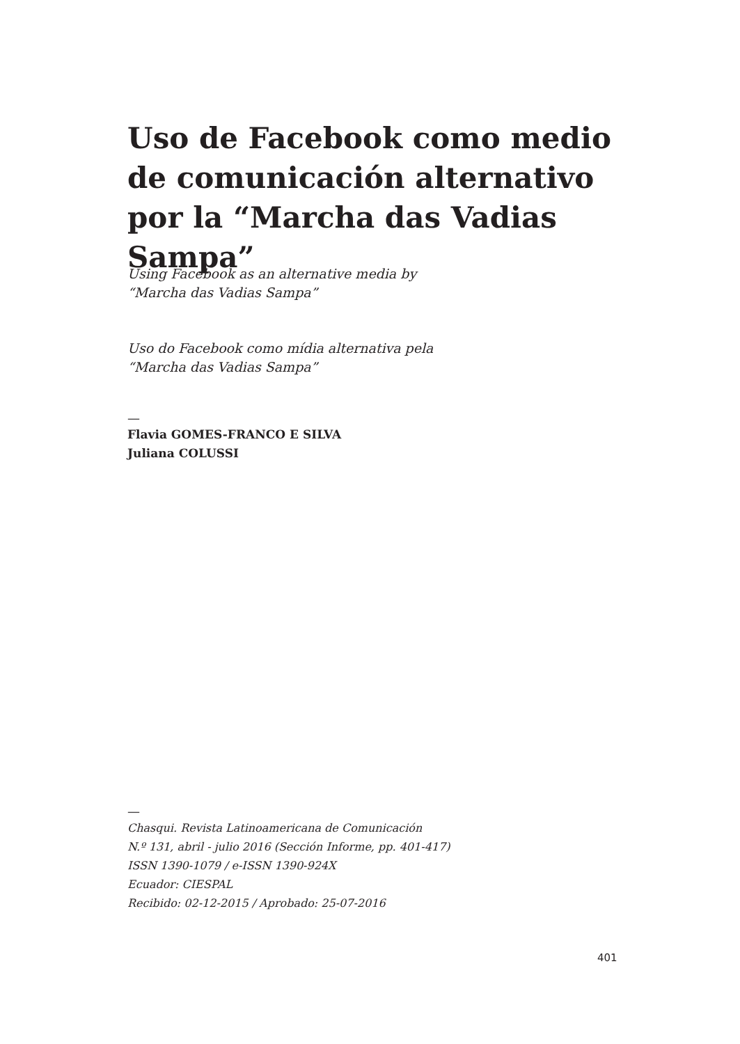Uso de Facebook como medio de comunicación alternativo por la “Marcha das Vadias Sampa”
Using Facebook as an alternative media by
“Marcha das Vadias Sampa”
Uso do Facebook como mídia alternativa pela
“Marcha das Vadias Sampa”
—
Flavia GOMES-FRANCO E SILVA
Juliana COLUSSI
—
Chasqui. Revista Latinoamericana de Comunicación
N.º 131, abril - julio 2016 (Sección Informe, pp. 401-417)
ISSN 1390-1079 / e-ISSN 1390-924X
Ecuador: CIESPAL
Recibido: 02-12-2015 / Aprobado: 25-07-2016
401